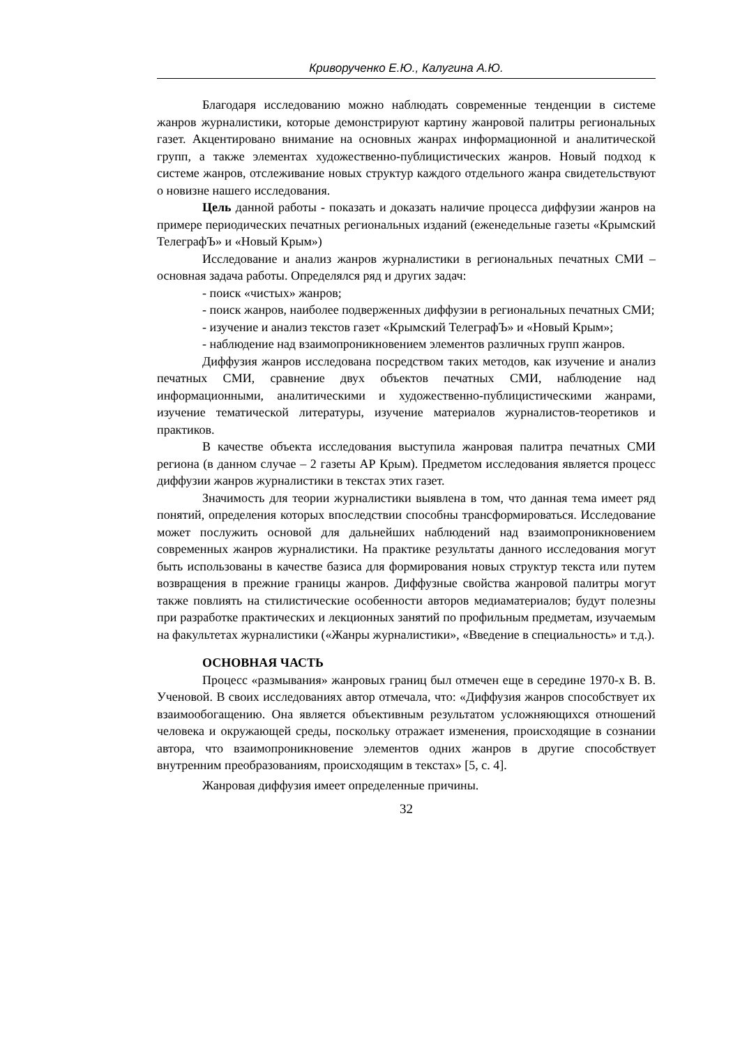Криворученко Е.Ю., Калугина А.Ю.
Благодаря исследованию можно наблюдать современные тенденции в системе жанров журналистики, которые демонстрируют картину жанровой палитры региональных газет. Акцентировано внимание на основных жанрах информационной и аналитической групп, а также элементах художественно-публицистических жанров. Новый подход к системе жанров, отслеживание новых структур каждого отдельного жанра свидетельствуют о новизне нашего исследования.
Цель данной работы - показать и доказать наличие процесса диффузии жанров на примере периодических печатных региональных изданий (еженедельные газеты «Крымский ТелеграфЪ» и «Новый Крым»)
Исследование и анализ жанров журналистики в региональных печатных СМИ – основная задача работы. Определялся ряд и других задач:
- поиск «чистых» жанров;
- поиск жанров, наиболее подверженных диффузии в региональных печатных СМИ;
- изучение и анализ текстов газет «Крымский ТелеграфЪ» и «Новый Крым»;
- наблюдение над взаимопроникновением элементов различных групп жанров.
Диффузия жанров исследована посредством таких методов, как изучение и анализ печатных СМИ, сравнение двух объектов печатных СМИ, наблюдение над информационными, аналитическими и художественно-публицистическими жанрами, изучение тематической литературы, изучение материалов журналистов-теоретиков и практиков.
В качестве объекта исследования выступила жанровая палитра печатных СМИ региона (в данном случае – 2 газеты АР Крым). Предметом исследования является процесс диффузии жанров журналистики в текстах этих газет.
Значимость для теории журналистики выявлена в том, что данная тема имеет ряд понятий, определения которых впоследствии способны трансформироваться. Исследование может послужить основой для дальнейших наблюдений над взаимопроникновением современных жанров журналистики. На практике результаты данного исследования могут быть использованы в качестве базиса для формирования новых структур текста или путем возвращения в прежние границы жанров. Диффузные свойства жанровой палитры могут также повлиять на стилистические особенности авторов медиаматериалов; будут полезны при разработке практических и лекционных занятий по профильным предметам, изучаемым на факультетах журналистики («Жанры журналистики», «Введение в специальность» и т.д.).
ОСНОВНАЯ ЧАСТЬ
Процесс «размывания» жанровых границ был отмечен еще в середине 1970-х В. В. Ученовой. В своих исследованиях автор отмечала, что: «Диффузия жанров способствует их взаимообогащению. Она является объективным результатом усложняющихся отношений человека и окружающей среды, поскольку отражает изменения, происходящие в сознании автора, что взаимопроникновение элементов одних жанров в другие способствует внутренним преобразованиям, происходящим в текстах» [5, с. 4].
Жанровая диффузия имеет определенные причины.
32